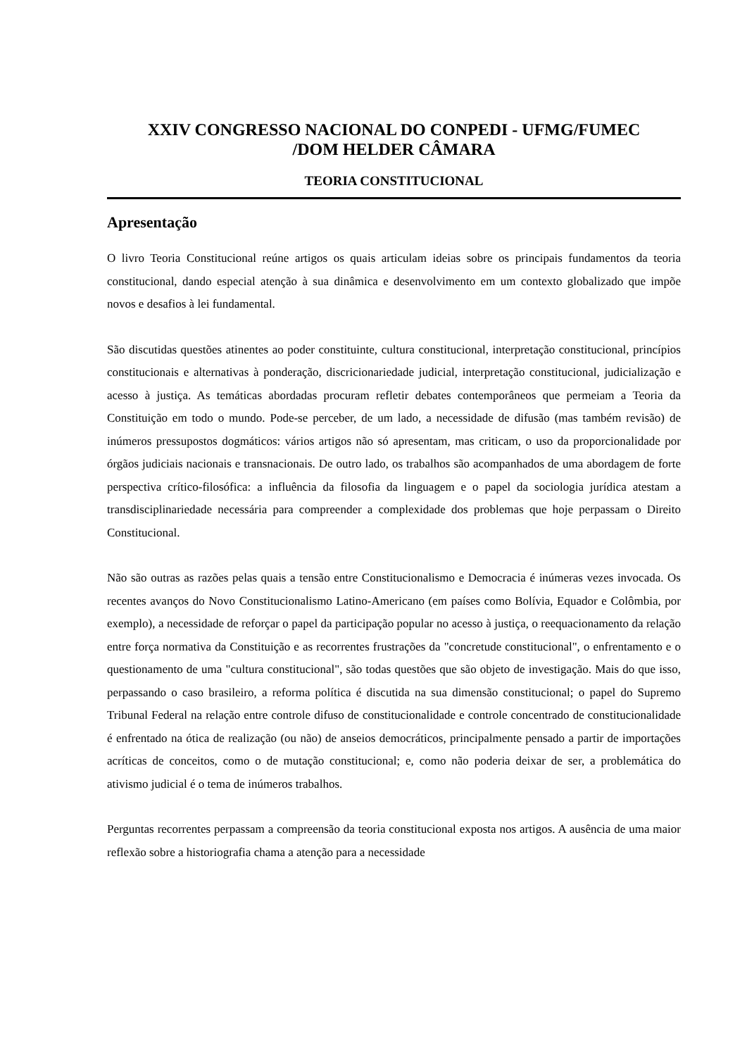XXIV CONGRESSO NACIONAL DO CONPEDI - UFMG/FUMEC
/DOM HELDER CÂMARA
TEORIA CONSTITUCIONAL
Apresentação
O livro Teoria Constitucional reúne artigos os quais articulam ideias sobre os principais fundamentos da teoria constitucional, dando especial atenção à sua dinâmica e desenvolvimento em um contexto globalizado que impõe novos e desafios à lei fundamental.
São discutidas questões atinentes ao poder constituinte, cultura constitucional, interpretação constitucional, princípios constitucionais e alternativas à ponderação, discricionariedade judicial, interpretação constitucional, judicialização e acesso à justiça. As temáticas abordadas procuram refletir debates contemporâneos que permeiam a Teoria da Constituição em todo o mundo. Pode-se perceber, de um lado, a necessidade de difusão (mas também revisão) de inúmeros pressupostos dogmáticos: vários artigos não só apresentam, mas criticam, o uso da proporcionalidade por órgãos judiciais nacionais e transnacionais. De outro lado, os trabalhos são acompanhados de uma abordagem de forte perspectiva crítico-filosófica: a influência da filosofia da linguagem e o papel da sociologia jurídica atestam a transdisciplinariedade necessária para compreender a complexidade dos problemas que hoje perpassam o Direito Constitucional.
Não são outras as razões pelas quais a tensão entre Constitucionalismo e Democracia é inúmeras vezes invocada. Os recentes avanços do Novo Constitucionalismo Latino-Americano (em países como Bolívia, Equador e Colômbia, por exemplo), a necessidade de reforçar o papel da participação popular no acesso à justiça, o reequacionamento da relação entre força normativa da Constituição e as recorrentes frustrações da "concretude constitucional", o enfrentamento e o questionamento de uma "cultura constitucional", são todas questões que são objeto de investigação. Mais do que isso, perpassando o caso brasileiro, a reforma política é discutida na sua dimensão constitucional; o papel do Supremo Tribunal Federal na relação entre controle difuso de constitucionalidade e controle concentrado de constitucionalidade é enfrentado na ótica de realização (ou não) de anseios democráticos, principalmente pensado a partir de importações acríticas de conceitos, como o de mutação constitucional; e, como não poderia deixar de ser, a problemática do ativismo judicial é o tema de inúmeros trabalhos.
Perguntas recorrentes perpassam a compreensão da teoria constitucional exposta nos artigos. A ausência de uma maior reflexão sobre a historiografia chama a atenção para a necessidade